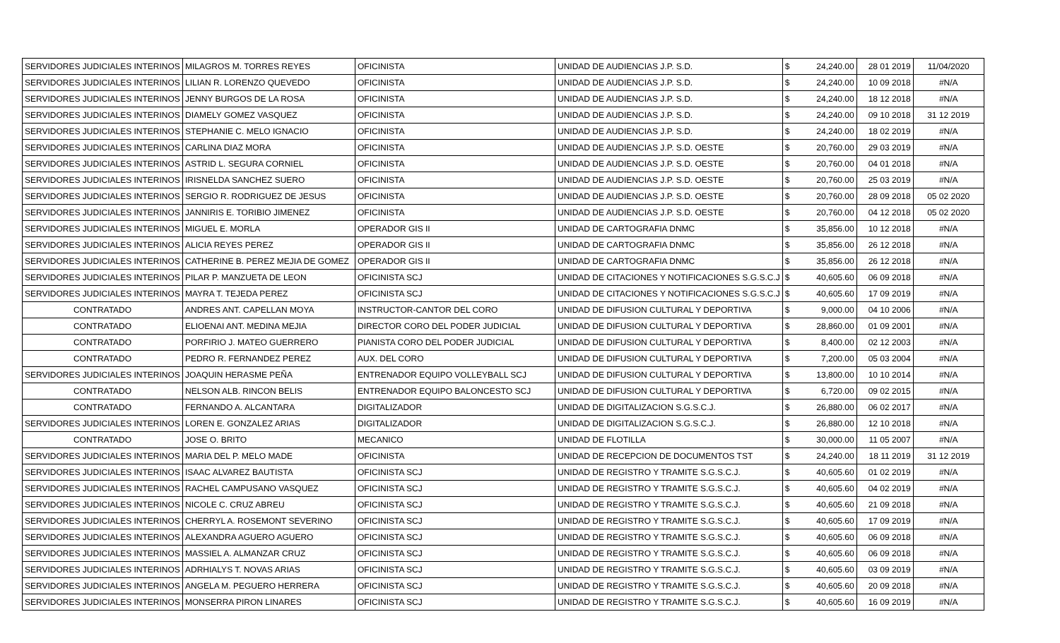| SERVIDORES JUDICIALES INTERINOS | MILAGROS M. TORRES REYES | OFICINISTA | UNIDAD DE AUDIENCIAS J.P. S.D. | $ | 24,240.00 | 28 01 2019 | 11/04/2020 |
| SERVIDORES JUDICIALES INTERINOS | LILIAN R. LORENZO QUEVEDO | OFICINISTA | UNIDAD DE AUDIENCIAS J.P. S.D. | $ | 24,240.00 | 10 09 2018 | #N/A |
| SERVIDORES JUDICIALES INTERINOS | JENNY BURGOS DE LA ROSA | OFICINISTA | UNIDAD DE AUDIENCIAS J.P. S.D. | $ | 24,240.00 | 18 12 2018 | #N/A |
| SERVIDORES JUDICIALES INTERINOS | DIAMELY GOMEZ VASQUEZ | OFICINISTA | UNIDAD DE AUDIENCIAS J.P. S.D. | $ | 24,240.00 | 09 10 2018 | 31 12 2019 |
| SERVIDORES JUDICIALES INTERINOS | STEPHANIE C. MELO IGNACIO | OFICINISTA | UNIDAD DE AUDIENCIAS J.P. S.D. | $ | 24,240.00 | 18 02 2019 | #N/A |
| SERVIDORES JUDICIALES INTERINOS | CARLINA DIAZ MORA | OFICINISTA | UNIDAD DE AUDIENCIAS J.P. S.D. OESTE | $ | 20,760.00 | 29 03 2019 | #N/A |
| SERVIDORES JUDICIALES INTERINOS | ASTRID L. SEGURA CORNIEL | OFICINISTA | UNIDAD DE AUDIENCIAS J.P. S.D. OESTE | $ | 20,760.00 | 04 01 2018 | #N/A |
| SERVIDORES JUDICIALES INTERINOS | IRISNELDA SANCHEZ SUERO | OFICINISTA | UNIDAD DE AUDIENCIAS J.P. S.D. OESTE | $ | 20,760.00 | 25 03 2019 | #N/A |
| SERVIDORES JUDICIALES INTERINOS | SERGIO R. RODRIGUEZ DE JESUS | OFICINISTA | UNIDAD DE AUDIENCIAS J.P. S.D. OESTE | $ | 20,760.00 | 28 09 2018 | 05 02 2020 |
| SERVIDORES JUDICIALES INTERINOS | JANNIRIS E. TORIBIO JIMENEZ | OFICINISTA | UNIDAD DE AUDIENCIAS J.P. S.D. OESTE | $ | 20,760.00 | 04 12 2018 | 05 02 2020 |
| SERVIDORES JUDICIALES INTERINOS | MIGUEL E. MORLA | OPERADOR GIS II | UNIDAD DE CARTOGRAFIA DNMC | $ | 35,856.00 | 10 12 2018 | #N/A |
| SERVIDORES JUDICIALES INTERINOS | ALICIA REYES PEREZ | OPERADOR GIS II | UNIDAD DE CARTOGRAFIA DNMC | $ | 35,856.00 | 26 12 2018 | #N/A |
| SERVIDORES JUDICIALES INTERINOS | CATHERINE B. PEREZ MEJIA DE GOMEZ | OPERADOR GIS II | UNIDAD DE CARTOGRAFIA DNMC | $ | 35,856.00 | 26 12 2018 | #N/A |
| SERVIDORES JUDICIALES INTERINOS | PILAR P. MANZUETA DE LEON | OFICINISTA SCJ | UNIDAD DE CITACIONES Y NOTIFICACIONES S.G.S.C.J | $ | 40,605.60 | 06 09 2018 | #N/A |
| SERVIDORES JUDICIALES INTERINOS | MAYRA T. TEJEDA PEREZ | OFICINISTA SCJ | UNIDAD DE CITACIONES Y NOTIFICACIONES S.G.S.C.J | $ | 40,605.60 | 17 09 2019 | #N/A |
| CONTRATADO | ANDRES ANT. CAPELLAN MOYA | INSTRUCTOR-CANTOR DEL CORO | UNIDAD DE DIFUSION CULTURAL Y DEPORTIVA | $ | 9,000.00 | 04 10 2006 | #N/A |
| CONTRATADO | ELIOENAI ANT. MEDINA MEJIA | DIRECTOR CORO DEL PODER JUDICIAL | UNIDAD DE DIFUSION CULTURAL Y DEPORTIVA | $ | 28,860.00 | 01 09 2001 | #N/A |
| CONTRATADO | PORFIRIO J. MATEO GUERRERO | PIANISTA CORO DEL PODER JUDICIAL | UNIDAD DE DIFUSION CULTURAL Y DEPORTIVA | $ | 8,400.00 | 02 12 2003 | #N/A |
| CONTRATADO | PEDRO R. FERNANDEZ PEREZ | AUX. DEL CORO | UNIDAD DE DIFUSION CULTURAL Y DEPORTIVA | $ | 7,200.00 | 05 03 2004 | #N/A |
| SERVIDORES JUDICIALES INTERINOS | JOAQUIN HERASME PEÑA | ENTRENADOR EQUIPO VOLLEYBALL SCJ | UNIDAD DE DIFUSION CULTURAL Y DEPORTIVA | $ | 13,800.00 | 10 10 2014 | #N/A |
| CONTRATADO | NELSON ALB. RINCON BELIS | ENTRENADOR EQUIPO BALONCESTO SCJ | UNIDAD DE DIFUSION CULTURAL Y DEPORTIVA | $ | 6,720.00 | 09 02 2015 | #N/A |
| CONTRATADO | FERNANDO A. ALCANTARA | DIGITALIZADOR | UNIDAD DE DIGITALIZACION S.G.S.C.J. | $ | 26,880.00 | 06 02 2017 | #N/A |
| SERVIDORES JUDICIALES INTERINOS | LOREN E. GONZALEZ ARIAS | DIGITALIZADOR | UNIDAD DE DIGITALIZACION S.G.S.C.J. | $ | 26,880.00 | 12 10 2018 | #N/A |
| CONTRATADO | JOSE O. BRITO | MECANICO | UNIDAD DE FLOTILLA | $ | 30,000.00 | 11 05 2007 | #N/A |
| SERVIDORES JUDICIALES INTERINOS | MARIA DEL P. MELO MADE | OFICINISTA | UNIDAD DE RECEPCION DE DOCUMENTOS TST | $ | 24,240.00 | 18 11 2019 | 31 12 2019 |
| SERVIDORES JUDICIALES INTERINOS | ISAAC ALVAREZ BAUTISTA | OFICINISTA SCJ | UNIDAD DE REGISTRO Y TRAMITE S.G.S.C.J. | $ | 40,605.60 | 01 02 2019 | #N/A |
| SERVIDORES JUDICIALES INTERINOS | RACHEL CAMPUSANO VASQUEZ | OFICINISTA SCJ | UNIDAD DE REGISTRO Y TRAMITE S.G.S.C.J. | $ | 40,605.60 | 04 02 2019 | #N/A |
| SERVIDORES JUDICIALES INTERINOS | NICOLE C. CRUZ ABREU | OFICINISTA SCJ | UNIDAD DE REGISTRO Y TRAMITE S.G.S.C.J. | $ | 40,605.60 | 21 09 2018 | #N/A |
| SERVIDORES JUDICIALES INTERINOS | CHERRYL A. ROSEMONT SEVERINO | OFICINISTA SCJ | UNIDAD DE REGISTRO Y TRAMITE S.G.S.C.J. | $ | 40,605.60 | 17 09 2019 | #N/A |
| SERVIDORES JUDICIALES INTERINOS | ALEXANDRA AGUERO AGUERO | OFICINISTA SCJ | UNIDAD DE REGISTRO Y TRAMITE S.G.S.C.J. | $ | 40,605.60 | 06 09 2018 | #N/A |
| SERVIDORES JUDICIALES INTERINOS | MASSIEL A. ALMANZAR CRUZ | OFICINISTA SCJ | UNIDAD DE REGISTRO Y TRAMITE S.G.S.C.J. | $ | 40,605.60 | 06 09 2018 | #N/A |
| SERVIDORES JUDICIALES INTERINOS | ADRHIALYS T. NOVAS ARIAS | OFICINISTA SCJ | UNIDAD DE REGISTRO Y TRAMITE S.G.S.C.J. | $ | 40,605.60 | 03 09 2019 | #N/A |
| SERVIDORES JUDICIALES INTERINOS | ANGELA M. PEGUERO HERRERA | OFICINISTA SCJ | UNIDAD DE REGISTRO Y TRAMITE S.G.S.C.J. | $ | 40,605.60 | 20 09 2018 | #N/A |
| SERVIDORES JUDICIALES INTERINOS | MONSERRA PIRON LINARES | OFICINISTA SCJ | UNIDAD DE REGISTRO Y TRAMITE S.G.S.C.J. | $ | 40,605.60 | 16 09 2019 | #N/A |